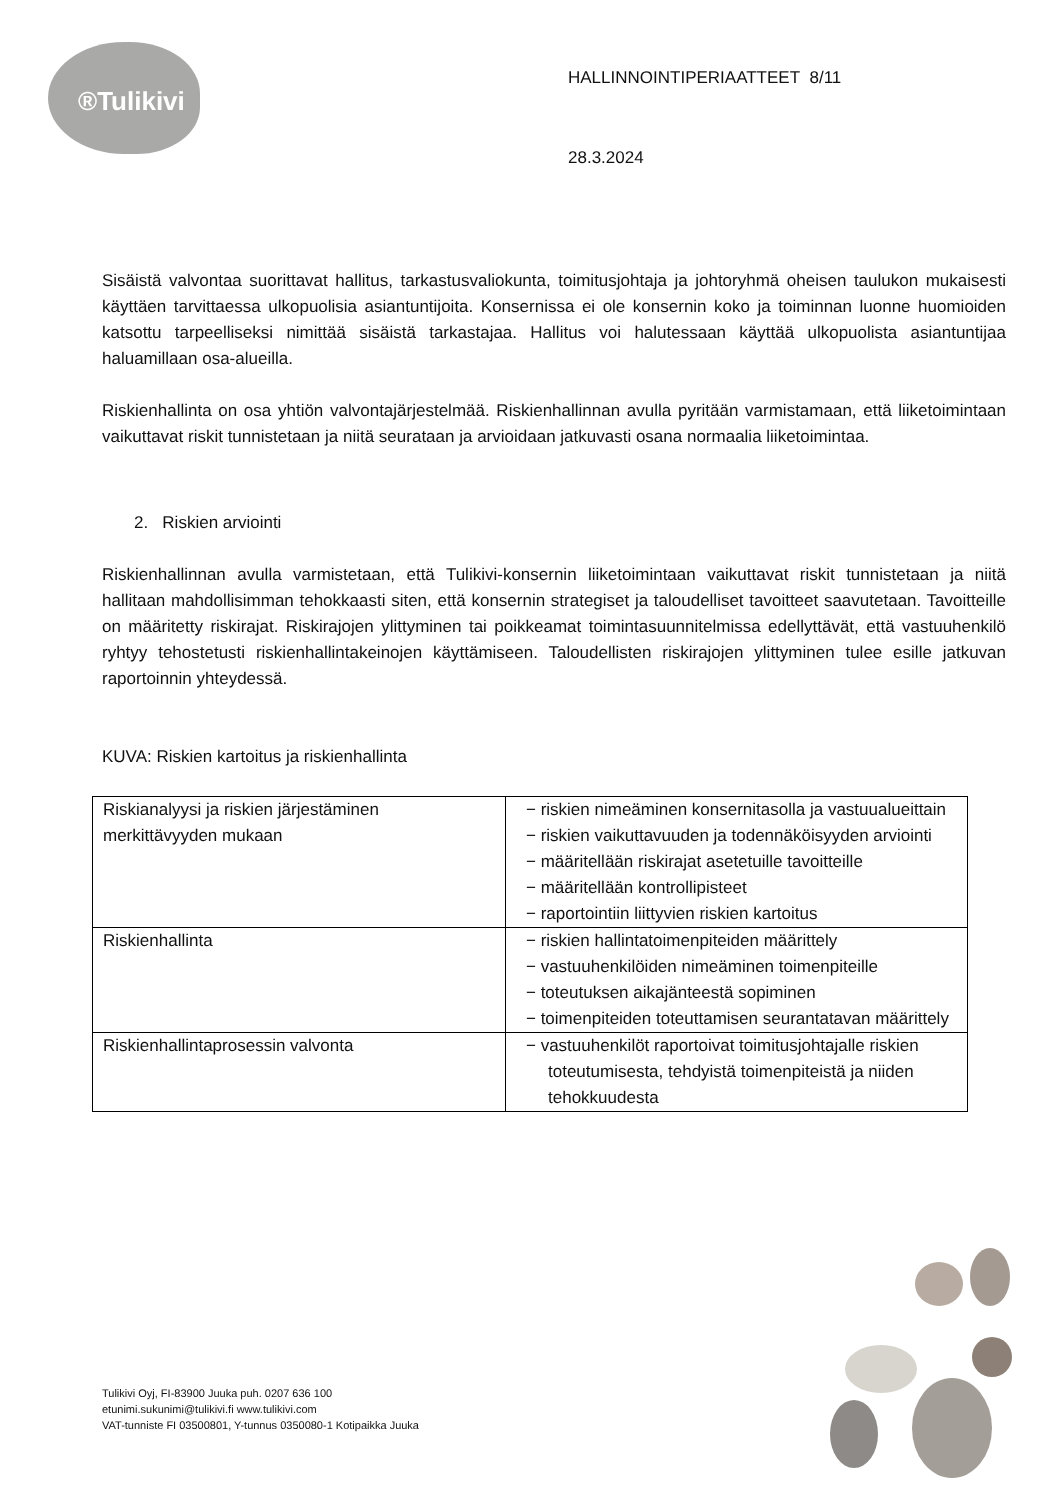®Tulikivi
HALLINNOINTIPERIAATTEET 8/11
28.3.2024
Sisäistä valvontaa suorittavat hallitus, tarkastusvaliokunta, toimitusjohtaja ja johtoryhmä oheisen taulukon mukaisesti käyttäen tarvittaessa ulkopuolisia asiantuntijoita. Konsernissa ei ole konsernin koko ja toiminnan luonne huomioiden katsottu tarpeelliseksi nimittää sisäistä tarkastajaa. Hallitus voi halutessaan käyttää ulkopuolista asiantuntijaa haluamillaan osa-alueilla.
Riskienhallinta on osa yhtiön valvontajärjestelmää. Riskienhallinnan avulla pyritään varmistamaan, että liiketoimintaan vaikuttavat riskit tunnistetaan ja niitä seurataan ja arvioidaan jatkuvasti osana normaalia liiketoimintaa.
2. Riskien arviointi
Riskienhallinnan avulla varmistetaan, että Tulikivi-konsernin liiketoimintaan vaikuttavat riskit tunnistetaan ja niitä hallitaan mahdollisimman tehokkaasti siten, että konsernin strategiset ja taloudelliset tavoitteet saavutetaan. Tavoitteille on määritetty riskirajat. Riskirajojen ylittyminen tai poikkeamat toimintasuunnitelmissa edellyttävät, että vastuuhenkilö ryhtyy tehostetusti riskienhallintakeinojen käyttämiseen. Taloudellisten riskirajojen ylittyminen tulee esille jatkuvan raportoinnin yhteydessä.
KUVA: Riskien kartoitus ja riskienhallinta
| Riskianalyysi ja riskien järjestäminen merkittävyyden mukaan | − riskien nimeäminen konsernitasolla ja vastuualueittain − riskien vaikuttavuuden ja todennäköisyyden arviointi − määritellään riskirajat asetetuille tavoitteille − määritellään kontrollipisteet − raportointiin liittyvien riskien kartoitus |
| Riskienhallinta | − riskien hallintatoimenpiteiden määrittely − vastuuhenkilöiden nimeäminen toimenpiteille − toteutuksen aikajänteestä sopiminen − toimenpiteiden toteuttamisen seurantatavan määrittely |
| Riskienhallintaprosessin valvonta | − vastuuhenkilöt raportoivat toimitusjohtajalle riskien toteutumisesta, tehdyistä toimenpiteistä ja niiden tehokkuudesta |
Tulikivi Oyj, FI-83900 Juuka puh. 0207 636 100
etunimi.sukunimi@tulikivi.fi www.tulikivi.com
VAT-tunniste FI 03500801, Y-tunnus 0350080-1 Kotipaikka Juuka